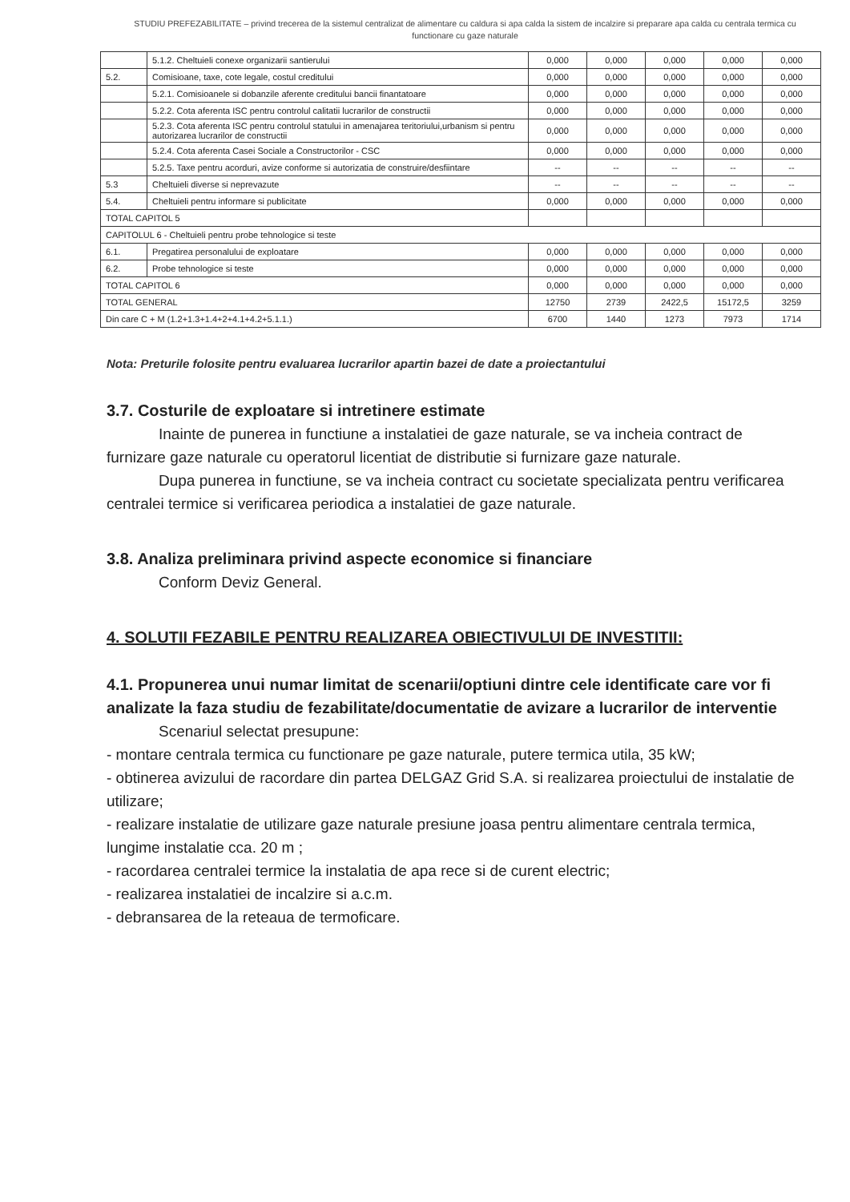STUDIU PREFEZABILITATE – privind trecerea de la sistemul centralizat de alimentare cu caldura si apa calda la sistem de incalzire si preparare apa calda cu centrala termica cu functionare cu gaze naturale
| | 5.1.2. Cheltuieli conexe organizarii santierului | 0,000 | 0,000 | 0,000 | 0,000 | 0,000 |
| 5.2. | Comisioane, taxe, cote legale, costul creditului | 0,000 | 0,000 | 0,000 | 0,000 | 0,000 |
| | 5.2.1. Comisioanele si dobanzile aferente creditului bancii finantatoare | 0,000 | 0,000 | 0,000 | 0,000 | 0,000 |
| | 5.2.2. Cota aferenta ISC pentru controlul calitatii lucrarilor de constructii | 0,000 | 0,000 | 0,000 | 0,000 | 0,000 |
| | 5.2.3. Cota aferenta ISC pentru controlul statului in amenajarea teritoriului,urbanism si pentru autorizarea lucrarilor de constructii | 0,000 | 0,000 | 0,000 | 0,000 | 0,000 |
| | 5.2.4. Cota aferenta Casei Sociale a Constructorilor - CSC | 0,000 | 0,000 | 0,000 | 0,000 | 0,000 |
| | 5.2.5. Taxe pentru acorduri, avize conforme si autorizatia de construire/desfiintare | -- | -- | -- | -- | -- |
| 5.3 | Cheltuieli diverse si neprevazute | -- | -- | -- | -- | -- |
| 5.4. | Cheltuieli pentru informare si publicitate | 0,000 | 0,000 | 0,000 | 0,000 | 0,000 |
| TOTAL CAPITOL 5 | | | | | | |
| CAPITOLUL 6 - Cheltuieli pentru probe tehnologice si teste | | | | | | |
| 6.1. | Pregatirea personalului de exploatare | 0,000 | 0,000 | 0,000 | 0,000 | 0,000 |
| 6.2. | Probe tehnologice si teste | 0,000 | 0,000 | 0,000 | 0,000 | 0,000 |
| TOTAL CAPITOL 6 | | 0,000 | 0,000 | 0,000 | 0,000 | 0,000 |
| TOTAL GENERAL | | 12750 | 2739 | 2422,5 | 15172,5 | 3259 |
| Din care C + M (1.2+1.3+1.4+2+4.1+4.2+5.1.1.) | | 6700 | 1440 | 1273 | 7973 | 1714 |
Nota: Preturile folosite pentru evaluarea lucrarilor apartin bazei de date a proiectantului
3.7. Costurile de exploatare si intretinere estimate
Inainte de punerea in functiune a instalatiei de gaze naturale, se va incheia contract de furnizare gaze naturale cu operatorul licentiat de distributie si furnizare gaze naturale.
Dupa punerea in functiune, se va incheia contract cu societate specializata pentru verificarea centralei termice si verificarea periodica a instalatiei de gaze naturale.
3.8. Analiza preliminara privind aspecte economice si financiare
Conform Deviz General.
4. SOLUTII FEZABILE PENTRU REALIZAREA OBIECTIVULUI DE INVESTITII:
4.1. Propunerea unui numar limitat de scenarii/optiuni dintre cele identificate care vor fi analizate la faza studiu de fezabilitate/documentatie de avizare a lucrarilor de interventie
Scenariul selectat presupune:
- montare centrala termica cu functionare pe gaze naturale, putere termica utila, 35 kW;
- obtinerea avizului de racordare din partea DELGAZ Grid S.A. si realizarea proiectului de instalatie de utilizare;
- realizare instalatie de utilizare gaze naturale presiune joasa pentru alimentare centrala termica, lungime instalatie cca. 20 m ;
- racordarea centralei termice la instalatia de apa rece si de curent electric;
- realizarea instalatiei de incalzire si a.c.m.
- debransarea de la reteaua de termoficare.